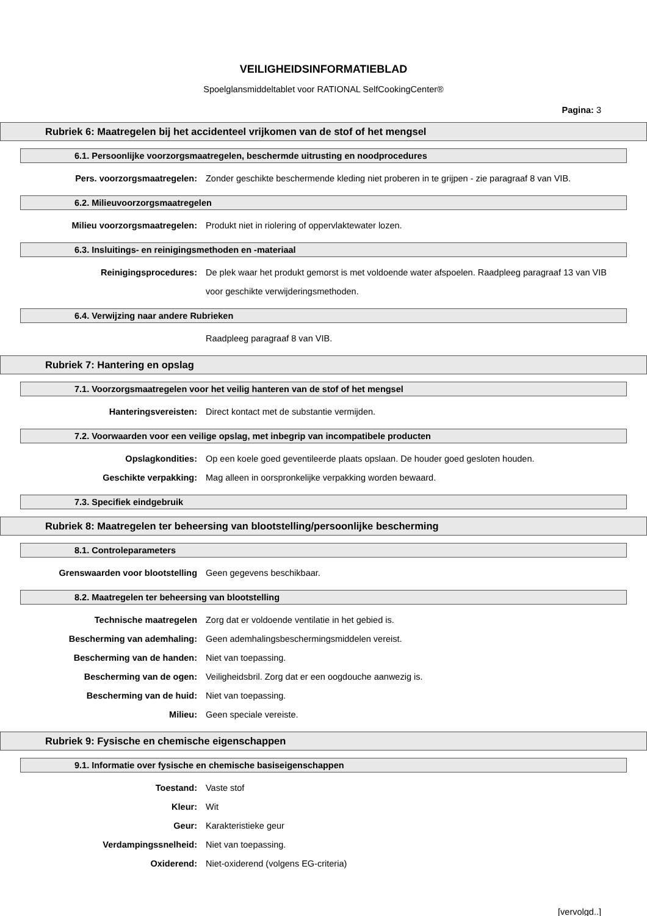VEILIGHEIDSINFORMATIEBLAD
Spoelglansmiddeltablet voor RATIONAL SelfCookingCenter®
Pagina: 3
Rubriek 6: Maatregelen bij het accidenteel vrijkomen van de stof of het mengsel
6.1. Persoonlijke voorzorgsmaatregelen, beschermde uitrusting en noodprocedures
Pers. voorzorgsmaatregelen: Zonder geschikte beschermende kleding niet proberen in te grijpen - zie paragraaf 8 van VIB.
6.2. Milieuvoorzorgsmaatregelen
Milieu voorzorgsmaatregelen: Produkt niet in riolering of oppervlaktewater lozen.
6.3. Insluitings- en reinigingsmethoden en -materiaal
Reinigingsprocedures: De plek waar het produkt gemorst is met voldoende water afspoelen. Raadpleeg paragraaf 13 van VIB voor geschikte verwijderingsmethoden.
6.4. Verwijzing naar andere Rubrieken
Raadpleeg paragraaf 8 van VIB.
Rubriek 7: Hantering en opslag
7.1. Voorzorgsmaatregelen voor het veilig hanteren van de stof of het mengsel
Hanteringsvereisten: Direct kontact met de substantie vermijden.
7.2. Voorwaarden voor een veilige opslag, met inbegrip van incompatibele producten
Opslagkondities: Op een koele goed geventileerde plaats opslaan. De houder goed gesloten houden.
Geschikte verpakking: Mag alleen in oorspronkelijke verpakking worden bewaard.
7.3. Specifiek eindgebruik
Rubriek 8: Maatregelen ter beheersing van blootstelling/persoonlijke bescherming
8.1. Controleparameters
Grenswaarden voor blootstelling Geen gegevens beschikbaar.
8.2. Maatregelen ter beheersing van blootstelling
Technische maatregelen Zorg dat er voldoende ventilatie in het gebied is.
Bescherming van ademhaling: Geen ademhalingsbeschermingsmiddelen vereist.
Bescherming van de handen: Niet van toepassing.
Bescherming van de ogen: Veiligheidsbril. Zorg dat er een oogdouche aanwezig is.
Bescherming van de huid: Niet van toepassing.
Milieu: Geen speciale vereiste.
Rubriek 9: Fysische en chemische eigenschappen
9.1. Informatie over fysische en chemische basiseigenschappen
Toestand: Vaste stof
Kleur: Wit
Geur: Karakteristieke geur
Verdampingssnelheid: Niet van toepassing.
Oxiderend: Niet-oxiderend (volgens EG-criteria)
[vervolgd..]